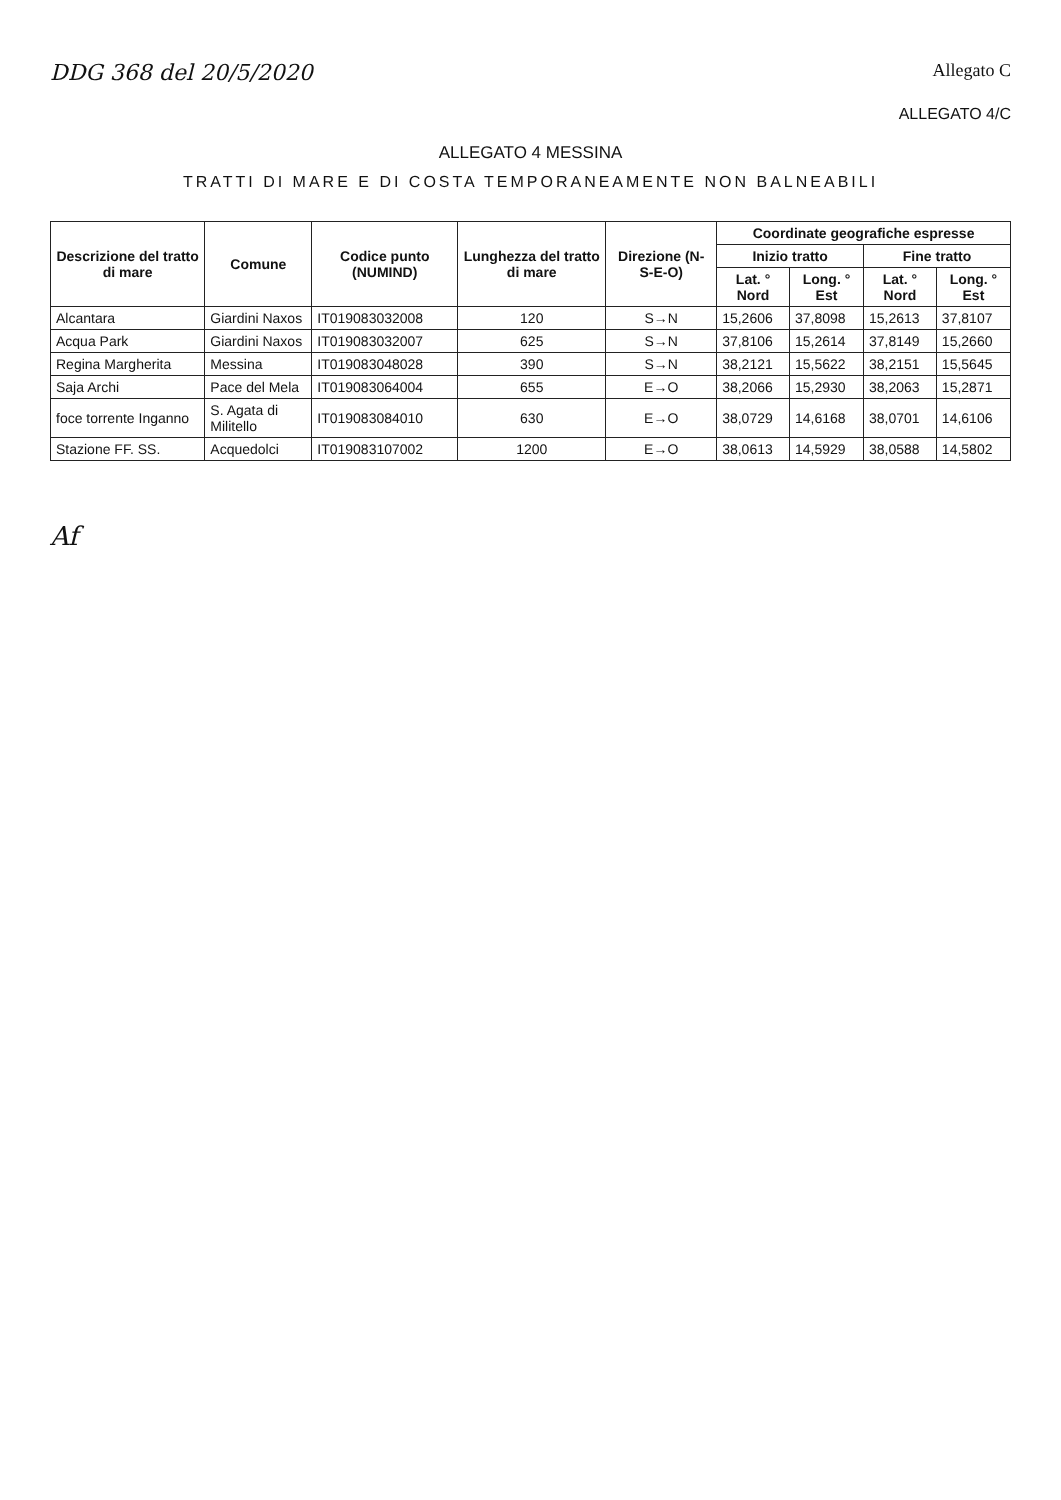DDG 368 del 20/5/2020
Allegato C
ALLEGATO 4/C
ALLEGATO 4 MESSINA
TRATTI DI MARE E DI COSTA TEMPORANEAMENTE NON BALNEABILI
| Descrizione del tratto di mare | Comune | Codice punto (NUMIND) | Lunghezza del tratto di mare | Direzione (N-S-E-O) | Coordinate geografiche espresse | | | |
| --- | --- | --- | --- | --- | --- | --- | --- | --- |
| | | | | | Inizio tratto | | Fine tratto | |
| | | | | | Lat. ° Nord | Long. ° Est | Lat. ° Nord | Long. ° Est |
| Alcantara | Giardini Naxos | IT019083032008 | 120 | S→N | 15,2606 | 37,8098 | 15,2613 | 37,8107 |
| Acqua Park | Giardini Naxos | IT019083032007 | 625 | S→N | 37,8106 | 15,2614 | 37,8149 | 15,2660 |
| Regina Margherita | Messina | IT019083048028 | 390 | S→N | 38,2121 | 15,5622 | 38,2151 | 15,5645 |
| Saja Archi | Pace del Mela | IT019083064004 | 655 | E→O | 38,2066 | 15,2930 | 38,2063 | 15,2871 |
| foce torrente Inganno | S. Agata di Militello | IT019083084010 | 630 | E→O | 38,0729 | 14,6168 | 38,0701 | 14,6106 |
| Stazione FF. SS. | Acquedolci | IT019083107002 | 1200 | E→O | 38,0613 | 14,5929 | 38,0588 | 14,5802 |
Af